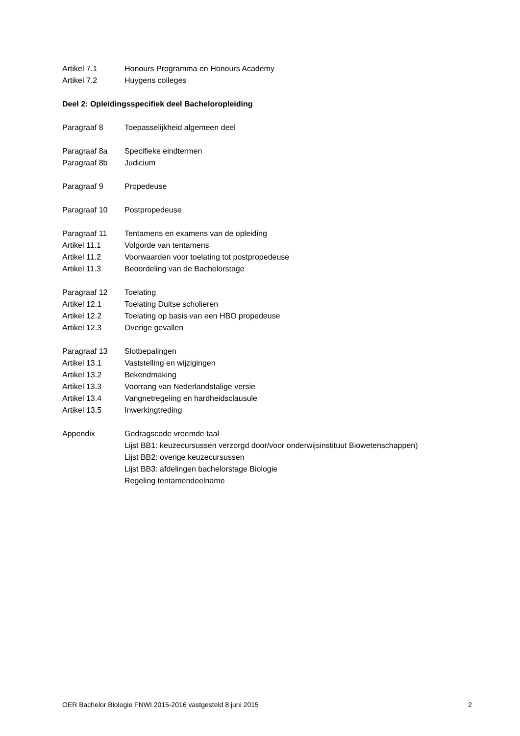Artikel 7.1 Honours Programma en Honours Academy
Artikel 7.2 Huygens colleges
Deel 2: Opleidingsspecifiek deel Bacheloropleiding
Paragraaf 8 Toepasselijkheid algemeen deel
Paragraaf 8a Specifieke eindtermen
Paragraaf 8b Judicium
Paragraaf 9 Propedeuse
Paragraaf 10 Postpropedeuse
Paragraaf 11 Tentamens en examens van de opleiding
Artikel 11.1 Volgorde van tentamens
Artikel 11.2 Voorwaarden voor toelating tot postpropedeuse
Artikel 11.3 Beoordeling van de Bachelorstage
Paragraaf 12 Toelating
Artikel 12.1 Toelating Duitse scholieren
Artikel 12.2 Toelating op basis van een HBO propedeuse
Artikel 12.3 Overige gevallen
Paragraaf 13 Slotbepalingen
Artikel 13.1 Vaststelling en wijzigingen
Artikel 13.2 Bekendmaking
Artikel 13.3 Voorrang van Nederlandstalige versie
Artikel 13.4 Vangnetregeling en hardheidsclausule
Artikel 13.5 Inwerkingtreding
Appendix Gedragscode vreemde taal
Lijst BB1: keuzecursussen verzorgd door/voor onderwijsinstituut Biowetenschappen)
Lijst BB2: overige keuzecursussen
Lijst BB3: afdelingen bachelorstage Biologie
Regeling tentamendeelname
OER Bachelor Biologie FNWI 2015-2016 vastgesteld 8 juni 2015 2